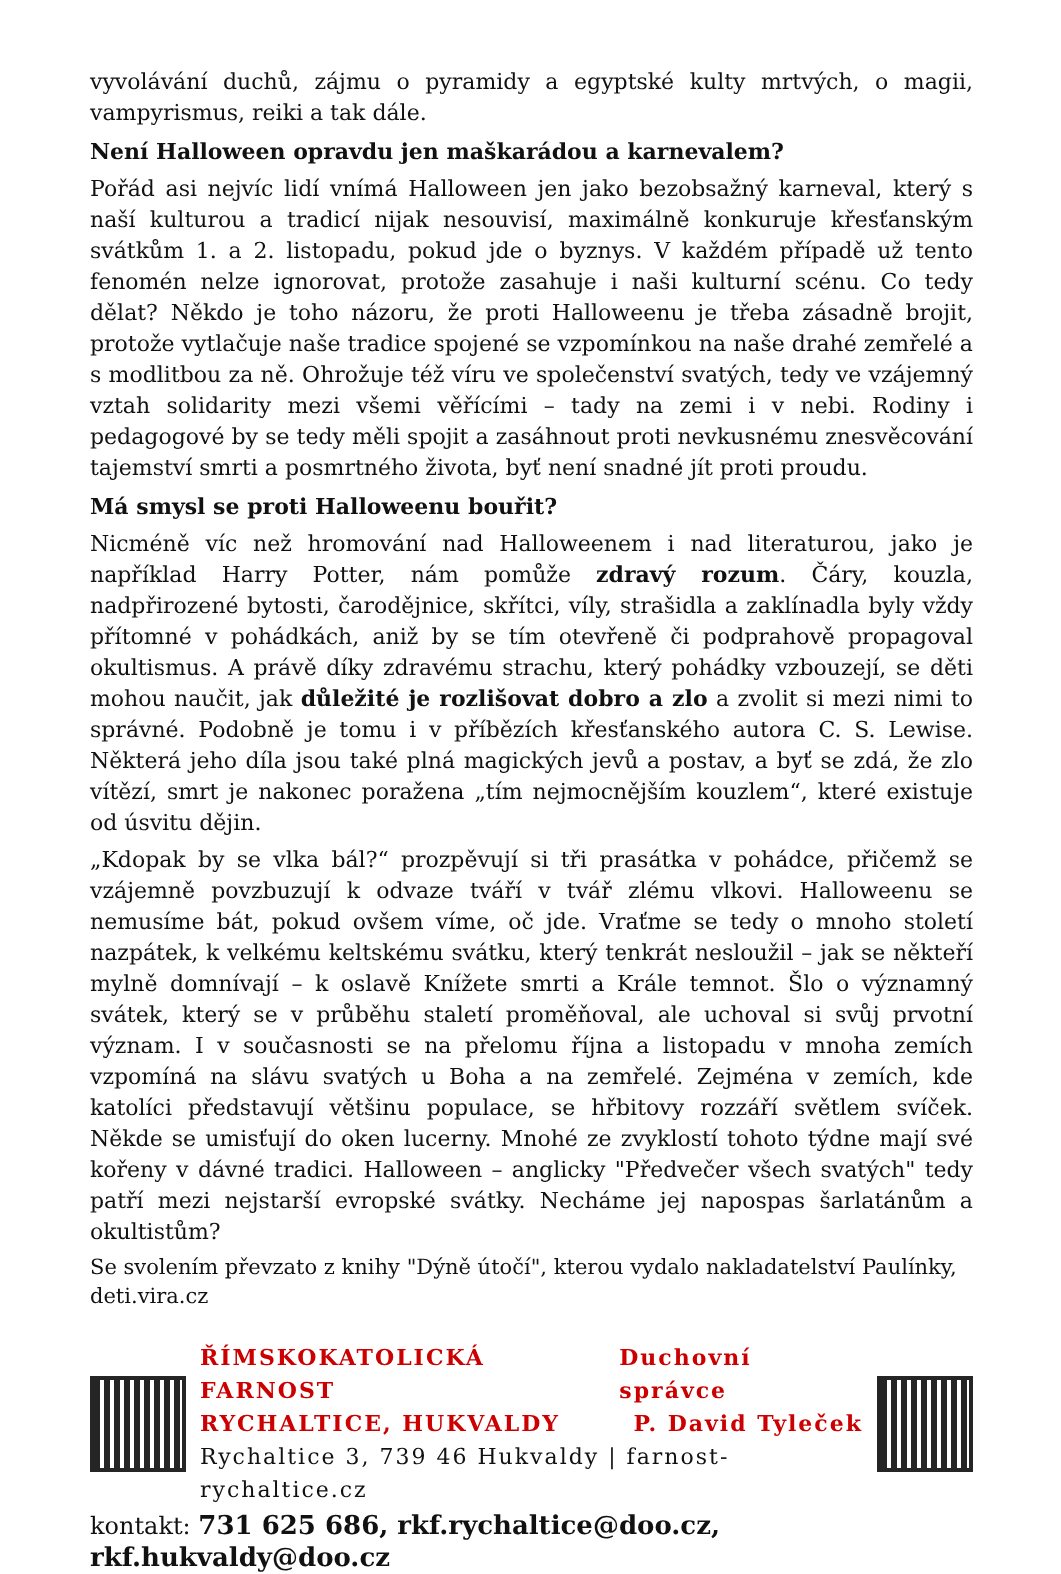vyvolávání duchů, zájmu o pyramidy a egyptské kulty mrtvých, o magii, vampyrismus, reiki a tak dále.
Není Halloween opravdu jen maškarádou a karnevalem?
Pořád asi nejvíc lidí vnímá Halloween jen jako bezobsažný karneval, který s naší kulturou a tradicí nijak nesouvisí, maximálně konkuruje křesťanským svátkům 1. a 2. listopadu, pokud jde o byznys. V každém případě už tento fenomén nelze ignorovat, protože zasahuje i naši kulturní scénu. Co tedy dělat? Někdo je toho názoru, že proti Halloweenu je třeba zásadně brojit, protože vytlačuje naše tradice spojené se vzpomínkou na naše drahé zemřelé a s modlitbou za ně. Ohrožuje též víru ve společenství svatých, tedy ve vzájemný vztah solidarity mezi všemi věřícími – tady na zemi i v nebi. Rodiny i pedagogové by se tedy měli spojit a zasáhnout proti nevkusnému znesvěcování tajemství smrti a posmrtného života, byť není snadné jít proti proudu.
Má smysl se proti Halloweenu bouřit?
Nicméně víc než hromování nad Halloweenem i nad literaturou, jako je například Harry Potter, nám pomůže zdravý rozum. Čáry, kouzla, nadpřirozené bytosti, čarodějnice, skřítci, víly, strašidla a zaklínadla byly vždy přítomné v pohádkách, aniž by se tím otevřeně či podprahově propagoval okultismus. A právě díky zdravému strachu, který pohádky vzbouzejí, se děti mohou naučit, jak důležité je rozlišovat dobro a zlo a zvolit si mezi nimi to správné. Podobně je tomu i v příbězích křesťanského autora C. S. Lewise. Některá jeho díla jsou také plná magických jevů a postav, a byť se zdá, že zlo vítězí, smrt je nakonec poražena „tím nejmocnějším kouzlem“, které existuje od úsvitu dějin.
„Kdopak by se vlka bál?“ prozpěvují si tři prasátka v pohádce, přičemž se vzájemně povzbuzují k odvaze tváří v tvář zlému vlkovi. Halloweenu se nemusíme bát, pokud ovšem víme, oč jde. Vraťme se tedy o mnoho století nazpátek, k velkému keltskému svátku, který tenkrát nesloužil – jak se někteří mylně domnívají – k oslavě Knížete smrti a Krále temnot. Šlo o významný svátek, který se v průběhu staletí proměňoval, ale uchoval si svůj prvotní význam. I v současnosti se na přelomu října a listopadu v mnoha zemích vzpomíná na slávu svatých u Boha a na zemřelé. Zejména v zemích, kde katolíci představují většinu populace, se hřbitovy rozzáří světlem svíček. Někde se umisťují do oken lucerny. Mnohé ze zvyklostí tohoto týdne mají své kořeny v dávné tradici. Halloween – anglicky "Předvečer všech svatých" tedy patří mezi nejstarší evropské svátky. Necháme jej napospas šarlatánům a okultistům?
Se svolením převzato z knihy "Dýně útočí", kterou vydalo nakladatelství Paulínky, deti.vira.cz
ŘÍMSKOKATOLICKÁ FARNOST Duchovní správce
RYCHALTICE, HUKVALDY P. David Tyleček
Rychaltice 3, 739 46 Hukvaldy | farnost-rychaltice.cz
kontakt: 731 625 686, rkf.rychaltice@doo.cz, rkf.hukvaldy@doo.cz